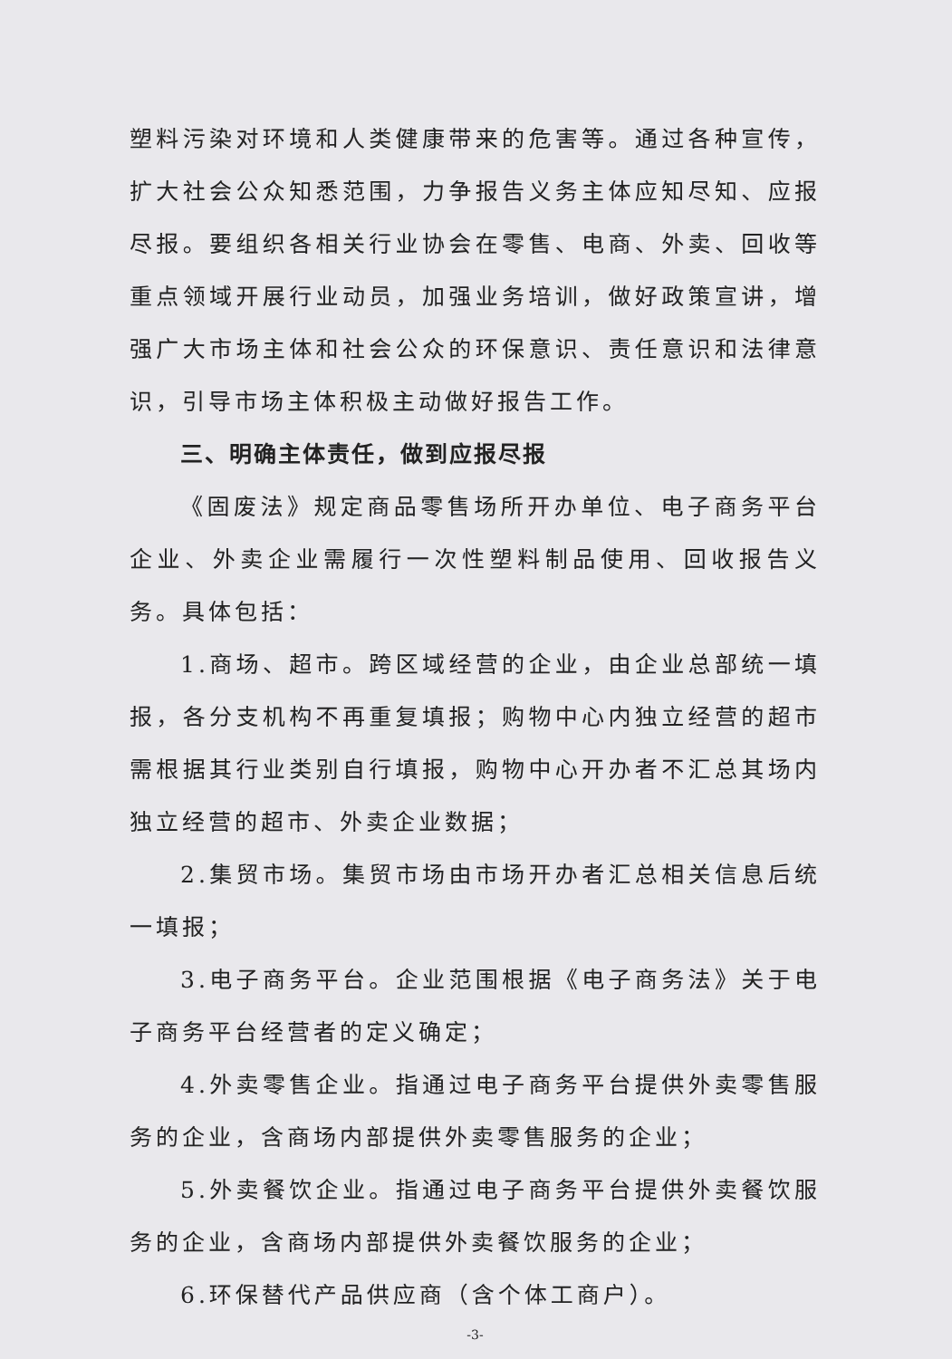塑料污染对环境和人类健康带来的危害等。通过各种宣传，扩大社会公众知悉范围，力争报告义务主体应知尽知、应报尽报。要组织各相关行业协会在零售、电商、外卖、回收等重点领域开展行业动员，加强业务培训，做好政策宣讲，增强广大市场主体和社会公众的环保意识、责任意识和法律意识，引导市场主体积极主动做好报告工作。
三、明确主体责任，做到应报尽报
《固废法》规定商品零售场所开办单位、电子商务平台企业、外卖企业需履行一次性塑料制品使用、回收报告义务。具体包括：
1.商场、超市。跨区域经营的企业，由企业总部统一填报，各分支机构不再重复填报；购物中心内独立经营的超市需根据其行业类别自行填报，购物中心开办者不汇总其场内独立经营的超市、外卖企业数据；
2.集贸市场。集贸市场由市场开办者汇总相关信息后统一填报；
3.电子商务平台。企业范围根据《电子商务法》关于电子商务平台经营者的定义确定；
4.外卖零售企业。指通过电子商务平台提供外卖零售服务的企业，含商场内部提供外卖零售服务的企业；
5.外卖餐饮企业。指通过电子商务平台提供外卖餐饮服务的企业，含商场内部提供外卖餐饮服务的企业；
6.环保替代产品供应商（含个体工商户）。
-3-